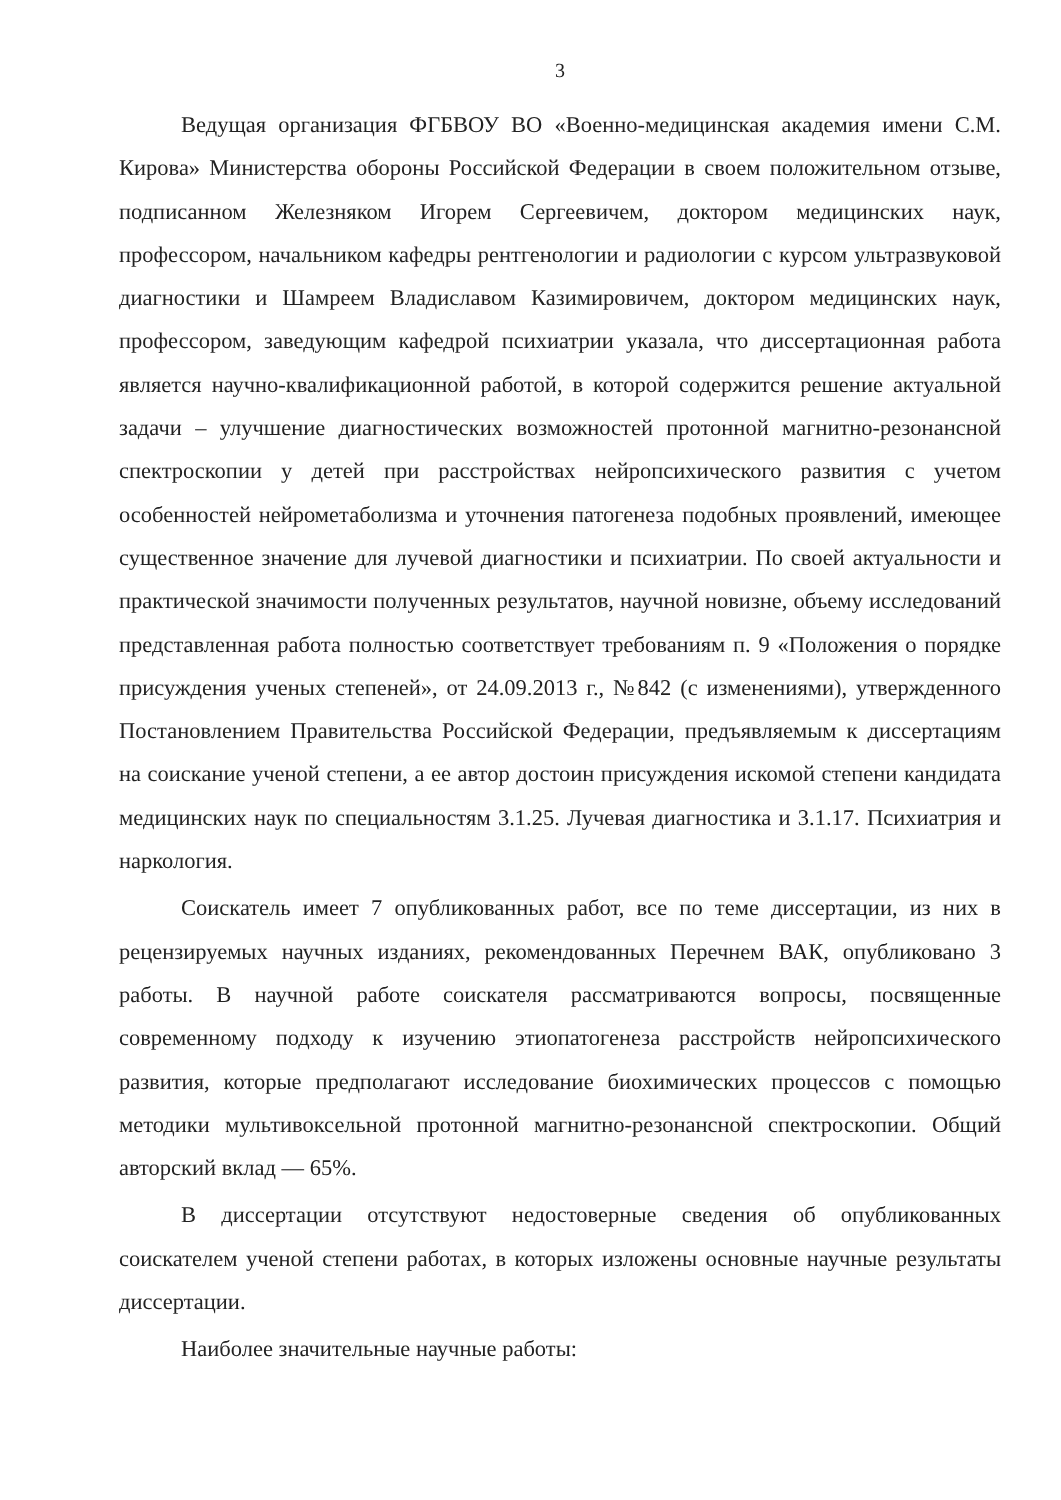3
Ведущая организация ФГБВОУ ВО «Военно-медицинская академия имени С.М. Кирова» Министерства обороны Российской Федерации в своем положительном отзыве, подписанном Железняком Игорем Сергеевичем, доктором медицинских наук, профессором, начальником кафедры рентгенологии и радиологии с курсом ультразвуковой диагностики и Шамреем Владиславом Казимировичем, доктором медицинских наук, профессором, заведующим кафедрой психиатрии указала, что диссертационная работа является научно-квалификационной работой, в которой содержится решение актуальной задачи – улучшение диагностических возможностей протонной магнитно-резонансной спектроскопии у детей при расстройствах нейропсихического развития с учетом особенностей нейрометаболизма и уточнения патогенеза подобных проявлений, имеющее существенное значение для лучевой диагностики и психиатрии. По своей актуальности и практической значимости полученных результатов, научной новизне, объему исследований представленная работа полностью соответствует требованиям п. 9 «Положения о порядке присуждения ученых степеней», от 24.09.2013 г., №842 (с изменениями), утвержденного Постановлением Правительства Российской Федерации, предъявляемым к диссертациям на соискание ученой степени, а ее автор достоин присуждения искомой степени кандидата медицинских наук по специальностям 3.1.25. Лучевая диагностика и 3.1.17. Психиатрия и наркология.
Соискатель имеет 7 опубликованных работ, все по теме диссертации, из них в рецензируемых научных изданиях, рекомендованных Перечнем ВАК, опубликовано 3 работы. В научной работе соискателя рассматриваются вопросы, посвященные современному подходу к изучению этиопатогенеза расстройств нейропсихического развития, которые предполагают исследование биохимических процессов с помощью методики мультивоксельной протонной магнитно-резонансной спектроскопии. Общий авторский вклад — 65%.
В диссертации отсутствуют недостоверные сведения об опубликованных соискателем ученой степени работах, в которых изложены основные научные результаты диссертации.
Наиболее значительные научные работы: